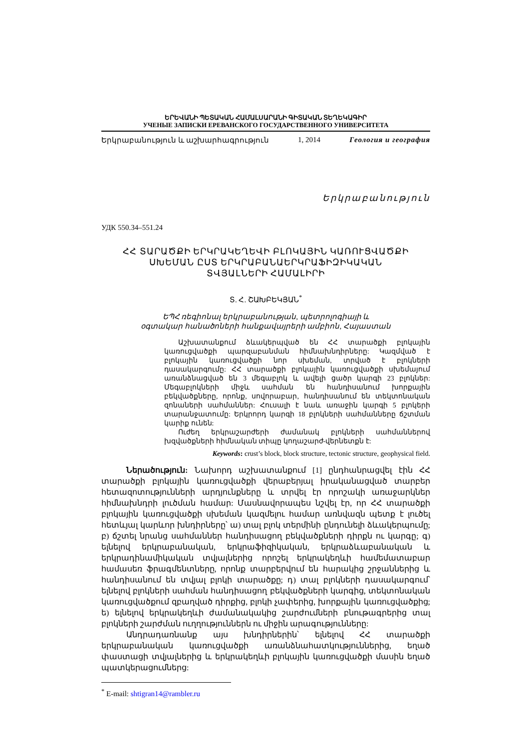ԵՐԵՎԱՆԻ ՊԵՏԱԿԱՆ ՀԱՄԱԼՍԱՐԱՆԻ ԳԻՏԱԿԱՆ ՏԵՂԵԿԱԳԻՐ
УЧЕНЫЕ ЗАПИСКИ ЕРЕВАНСКОГО ГОСУДАРСТВЕННОГО УНИВЕРСИТЕТА
Երկրաբանություն և աշխարհագրություն 1, 2014 Геология и география
Երկրաբանություն
УДК 550.34–551.24
ՀՀ ՏԱՐԱԾՔԻ ԵՐԿՐԱԿԵՂԵՎԻ ԲԼՈԿԱՅԻՆ ԿԱՌՈՒՑՎԱԾՔԻ
ՍԽԵՄԱՆ ԸՍՏ ԵՐԿՐԱԲԱՆԱԵՐԿՐԱՖԻԶԻԿԱԿԱՆ
ՏՎՅԱԼՆԵՐԻ ՀԱՄԱԼԻՐԻ
Տ. Հ. ՇԱԽԲԵԿՅԱՆ<sup>*</sup>
ԵՊՀ ռեգիոնալ երկրաբանության, պետրոլոգիայի և
օգտակար հանածոների հանքավայրերի ամբիոն, Հայաստան
Աշխատանքում ձևակերպված են ՀՀ տարածքի բլոկային կառուցվածքի պարզաբանման հիմնախնդիրները: Կազմված է բլոկային կառուցվածքի նոր սխեման, տրված է բլոկների դասակարգումը: ՀՀ տարածքի բլոկային կառուցվածքի սխեմայում առանձնացված են 3 մեգաբլոկ և ավելի ցածր կարգի 23 բլոկներ: Մեգաբլոկների միջև սահման են հանդիսանում խորքային բեկվածքները, որոնք, սովորաբար, հանդիսանում են տեկտոնական զոնաների սահմաններ: Հուսալի է նաև առաջին կարգի 5 բլոկերի տարանջատումը: Երկրորդ կարգի 18 բլոկների սահմանները ճշտման կարիք ունեն:
Ուժեղ երկրաշարժերի ժամանակ բլոկների սահմաններով խզվածքների հիմնական տիպը կողաշարժ-վերնետքն է:
Keywords: crust’s block, block structure, tectonic structure, geophysical field.
Ներածություն: Նախորդ աշխատանքում [1] ընդհանրացվել էին ՀՀ տարածքի բլոկային կառուցվածքի վերաբերյալ իրականացված տարբեր հետազոտությունների արդյունքները և տրվել էր որոշակի առաջարկներ հիմնախնդրի լուծման համար: Մասնավորապես նշվել էր, որ ՀՀ տարածքի բլոկային կառուցվածքի սխեման կազմելու համար առնվազն պետք է լուծել հետևյալ կարևոր խնդիրները՝ ա) տալ բլոկ տերմինի ընդունելի ձևակերպումը; բ) ճշտել նրանց սահմաններ հանդիսացող բեկվածքների դիրքն ու կարգը; գ) ելնելով երկրաբանական, երկրաֆիզիկական, երկրաձևաբանական և երկրադինամիկական տվյալներից որոշել երկրակեղևի համեմատաբար համասեռ ֆրագմենտները, որոնք տարբերվում են հարակից շրջաններից և հանդիսանում են տվյալ բլոկի տարածքը; դ) տալ բլոկների դասակարգում՝ ելնելով բլոկների սահման հանդիսացող բեկվածքների կարգից, տեկտոնական կառուցվածքում զբաղված դիրքից, բլոկի չափերից, խորքային կառուցվածքից; ե) ելնելով երկրակեղևի ժամանակակից շարժումների բնութագրերից տալ բլոկների շարժման ուղղություններն ու միջին արագությունները:
Անդրադառնանք այս խնդիրներին՝ ելնելով ՀՀ տարածքի երկրաբանական կառուցվածքի առանձնահատկություններից, եղած փաստացի տվյալներից և երկրակեղևի բլոկային կառուցվածքի մասին եղած պատկերացումներց:
<sup>*</sup> E-mail: shtigran14@rambler.ru